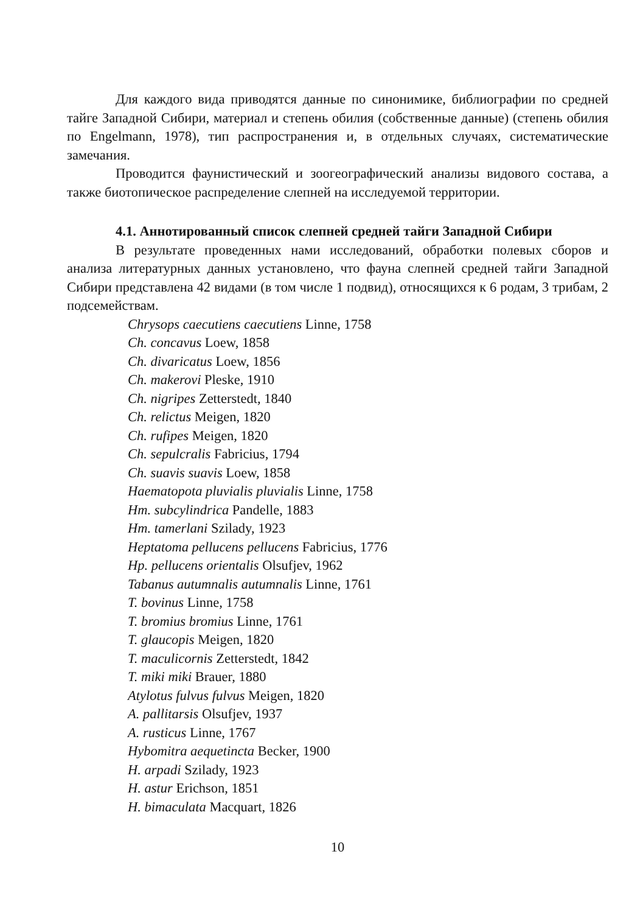Для каждого вида приводятся данные по синонимике, библиографии по средней тайге Западной Сибири, материал и степень обилия (собственные данные) (степень обилия по Engelmann, 1978), тип распространения и, в отдельных случаях, систематические замечания.
Проводится фаунистический и зоогеографический анализы видового состава, а также биотопическое распределение слепней на исследуемой территории.
4.1. Аннотированный список слепней средней тайги Западной Сибири
В результате проведенных нами исследований, обработки полевых сборов и анализа литературных данных установлено, что фауна слепней средней тайги Западной Сибири представлена 42 видами (в том числе 1 подвид), относящихся к 6 родам, 3 трибам, 2 подсемействам.
Chrysops caecutiens caecutiens Linne, 1758
Ch. concavus Loew, 1858
Ch. divaricatus Loew, 1856
Ch. makerovi Pleske, 1910
Ch. nigripes Zetterstedt, 1840
Ch. relictus Meigen, 1820
Ch. rufipes Meigen, 1820
Ch. sepulcralis Fabricius, 1794
Ch. suavis suavis Loew, 1858
Haematopota pluvialis pluvialis Linne, 1758
Hm. subcylindrica Pandelle, 1883
Hm. tamerlani Szilady, 1923
Heptatoma pellucens pellucens Fabricius, 1776
Hp. pellucens orientalis Olsufjev, 1962
Tabanus autumnalis autumnalis Linne, 1761
T. bovinus Linne, 1758
T. bromius bromius Linne, 1761
T. glaucopis Meigen, 1820
T. maculicornis Zetterstedt, 1842
T. miki miki Brauer, 1880
Atylotus fulvus fulvus Meigen, 1820
A. pallitarsis Olsufjev, 1937
A. rusticus Linne, 1767
Hybomitra aequetincta Becker, 1900
H. arpadi Szilady, 1923
H. astur Erichson, 1851
H. bimaculata Macquart, 1826
10